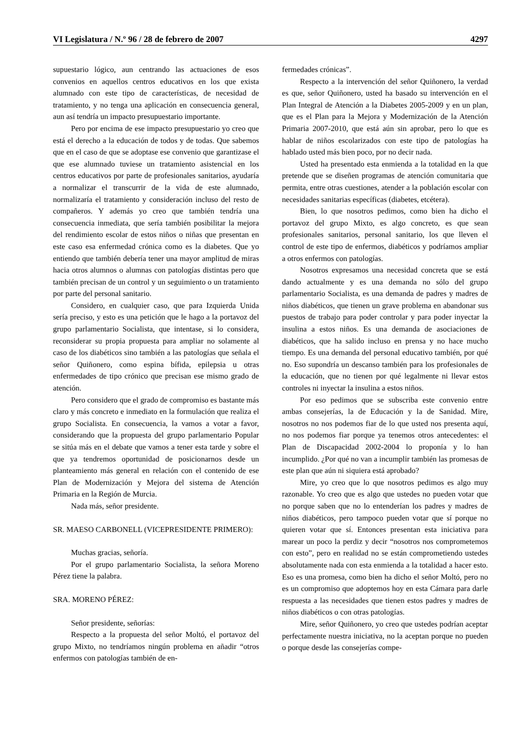VI Legislatura / N.º 96 / 28 de febrero de 2007 4297
supuestario lógico, aun centrando las actuaciones de esos convenios en aquellos centros educativos en los que exista alumnado con este tipo de características, de necesidad de tratamiento, y no tenga una aplicación en consecuencia general, aun así tendría un impacto presupuestario importante.
Pero por encima de ese impacto presupuestario yo creo que está el derecho a la educación de todos y de todas. Que sabemos que en el caso de que se adoptase ese convenio que garantizase el que ese alumnado tuviese un tratamiento asistencial en los centros educativos por parte de profesionales sanitarios, ayudaría a normalizar el transcurrir de la vida de este alumnado, normalizaría el tratamiento y consideración incluso del resto de compañeros. Y además yo creo que también tendría una consecuencia inmediata, que sería también posibilitar la mejora del rendimiento escolar de estos niños o niñas que presentan en este caso esa enfermedad crónica como es la diabetes. Que yo entiendo que también debería tener una mayor amplitud de miras hacia otros alumnos o alumnas con patologías distintas pero que también precisan de un control y un seguimiento o un tratamiento por parte del personal sanitario.
Considero, en cualquier caso, que para Izquierda Unida sería preciso, y esto es una petición que le hago a la portavoz del grupo parlamentario Socialista, que intentase, si lo considera, reconsiderar su propia propuesta para ampliar no solamente al caso de los diabéticos sino también a las patologías que señala el señor Quiñonero, como espina bífida, epilepsia u otras enfermedades de tipo crónico que precisan ese mismo grado de atención.
Pero considero que el grado de compromiso es bastante más claro y más concreto e inmediato en la formulación que realiza el grupo Socialista. En consecuencia, la vamos a votar a favor, considerando que la propuesta del grupo parlamentario Popular se sitúa más en el debate que vamos a tener esta tarde y sobre el que ya tendremos oportunidad de posicionarnos desde un planteamiento más general en relación con el contenido de ese Plan de Modernización y Mejora del sistema de Atención Primaria en la Región de Murcia.
Nada más, señor presidente.
SR. MAESO CARBONELL (VICEPRESIDENTE PRIMERO):
Muchas gracias, señoría.
Por el grupo parlamentario Socialista, la señora Moreno Pérez tiene la palabra.
SRA. MORENO PÉREZ:
Señor presidente, señorías:
Respecto a la propuesta del señor Moltó, el portavoz del grupo Mixto, no tendríamos ningún problema en añadir “otros enfermos con patologías también de en-
fermedades crónicas”.
Respecto a la intervención del señor Quiñonero, la verdad es que, señor Quiñonero, usted ha basado su intervención en el Plan Integral de Atención a la Diabetes 2005-2009 y en un plan, que es el Plan para la Mejora y Modernización de la Atención Primaria 2007-2010, que está aún sin aprobar, pero lo que es hablar de niños escolarizados con este tipo de patologías ha hablado usted más bien poco, por no decir nada.
Usted ha presentado esta enmienda a la totalidad en la que pretende que se diseñen programas de atención comunitaria que permita, entre otras cuestiones, atender a la población escolar con necesidades sanitarias específicas (diabetes, etcétera).
Bien, lo que nosotros pedimos, como bien ha dicho el portavoz del grupo Mixto, es algo concreto, es que sean profesionales sanitarios, personal sanitario, los que lleven el control de este tipo de enfermos, diabéticos y podríamos ampliar a otros enfermos con patologías.
Nosotros expresamos una necesidad concreta que se está dando actualmente y es una demanda no sólo del grupo parlamentario Socialista, es una demanda de padres y madres de niños diabéticos, que tienen un grave problema en abandonar sus puestos de trabajo para poder controlar y para poder inyectar la insulina a estos niños. Es una demanda de asociaciones de diabéticos, que ha salido incluso en prensa y no hace mucho tiempo. Es una demanda del personal educativo también, por qué no. Eso supondría un descanso también para los profesionales de la educación, que no tienen por qué legalmente ni llevar estos controles ni inyectar la insulina a estos niños.
Por eso pedimos que se subscriba este convenio entre ambas consejerías, la de Educación y la de Sanidad. Mire, nosotros no nos podemos fiar de lo que usted nos presenta aquí, no nos podemos fiar porque ya tenemos otros antecedentes: el Plan de Discapacidad 2002-2004 lo proponía y lo han incumplido. ¿Por qué no van a incumplir también las promesas de este plan que aún ni siquiera está aprobado?
Mire, yo creo que lo que nosotros pedimos es algo muy razonable. Yo creo que es algo que ustedes no pueden votar que no porque saben que no lo entenderían los padres y madres de niños diabéticos, pero tampoco pueden votar que sí porque no quieren votar que sí. Entonces presentan esta iniciativa para marear un poco la perdiz y decir “nosotros nos comprometemos con esto”, pero en realidad no se están comprometiendo ustedes absolutamente nada con esta enmienda a la totalidad a hacer esto. Eso es una promesa, como bien ha dicho el señor Moltó, pero no es un compromiso que adoptemos hoy en esta Cámara para darle respuesta a las necesidades que tienen estos padres y madres de niños diabéticos o con otras patologías.
Mire, señor Quiñonero, yo creo que ustedes podrían aceptar perfectamente nuestra iniciativa, no la aceptan porque no pueden o porque desde las consejerías compe-